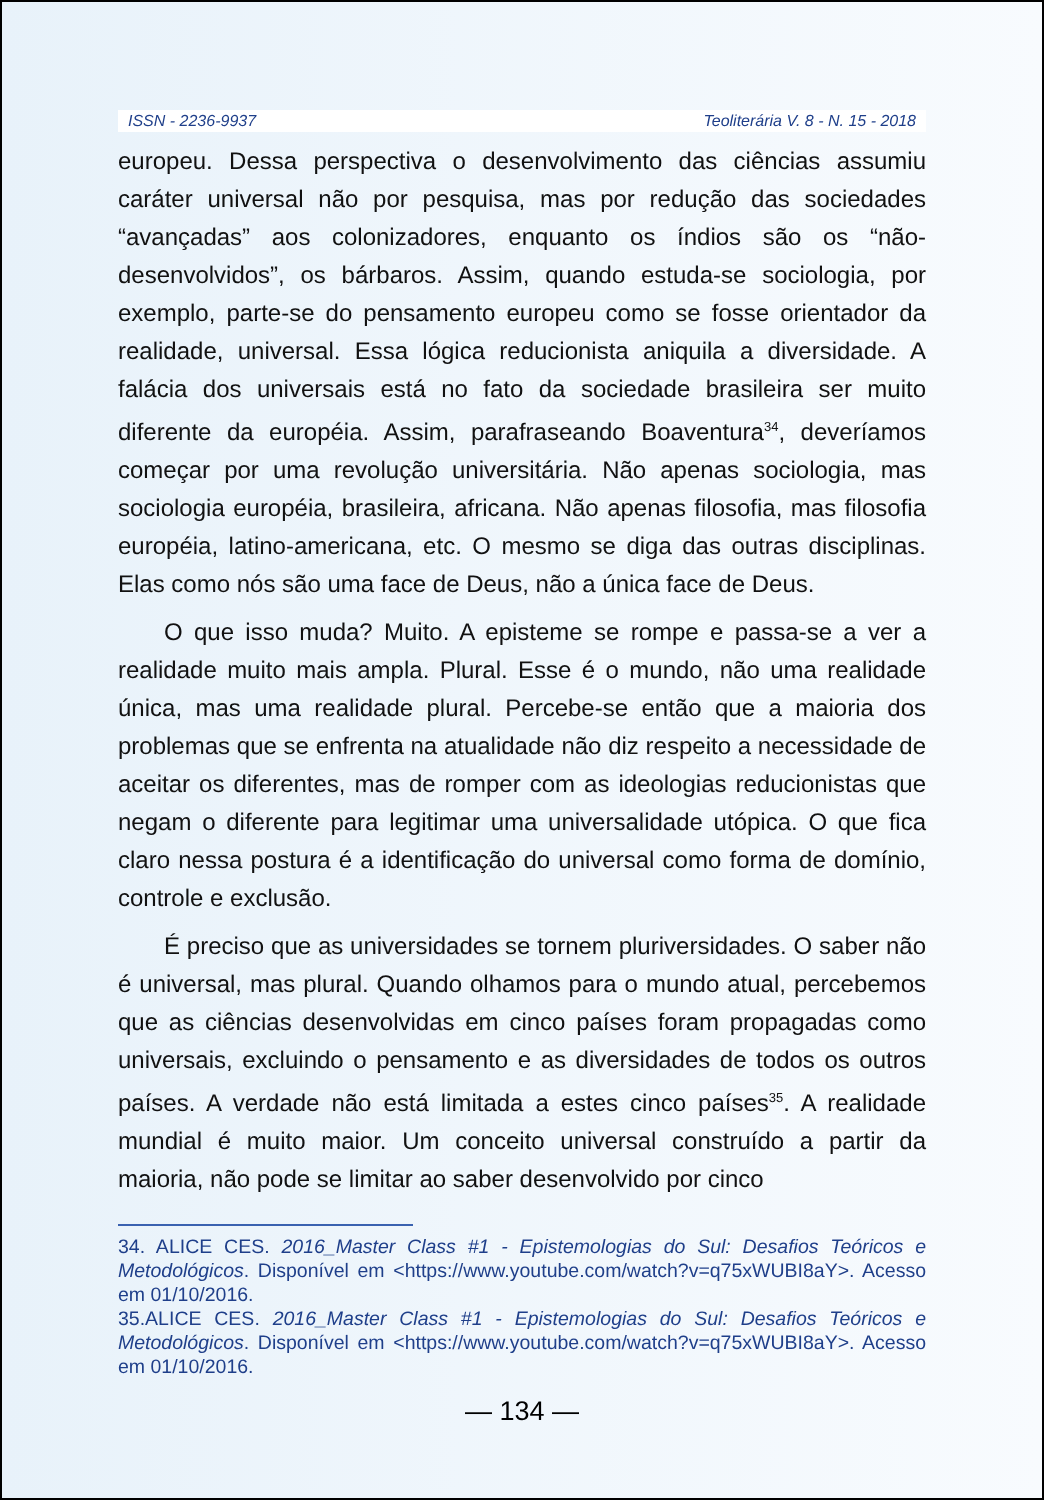ISSN - 2236-9937 Teoliterária V. 8 - N. 15 - 2018
europeu. Dessa perspectiva o desenvolvimento das ciências assumiu caráter universal não por pesquisa, mas por redução das sociedades “avançadas” aos colonizadores, enquanto os índios são os “não-desenvolvidos”, os bárbaros. Assim, quando estuda-se sociologia, por exemplo, parte-se do pensamento europeu como se fosse orientador da realidade, universal. Essa lógica reducionista aniquila a diversidade. A falácia dos universais está no fato da sociedade brasileira ser muito diferente da européia. Assim, parafraseando Boaventura<sup>34</sup>, deveríamos começar por uma revolução universitária. Não apenas sociologia, mas sociologia européia, brasileira, africana. Não apenas filosofia, mas filosofia européia, latino-americana, etc. O mesmo se diga das outras disciplinas. Elas como nós são uma face de Deus, não a única face de Deus.
O que isso muda? Muito. A episteme se rompe e passa-se a ver a realidade muito mais ampla. Plural. Esse é o mundo, não uma realidade única, mas uma realidade plural. Percebe-se então que a maioria dos problemas que se enfrenta na atualidade não diz respeito a necessidade de aceitar os diferentes, mas de romper com as ideologias reducionistas que negam o diferente para legitimar uma universalidade utópica. O que fica claro nessa postura é a identificação do universal como forma de domínio, controle e exclusão.
É preciso que as universidades se tornem pluriversidades. O saber não é universal, mas plural. Quando olhamos para o mundo atual, percebemos que as ciências desenvolvidas em cinco países foram propagadas como universais, excluindo o pensamento e as diversidades de todos os outros países. A verdade não está limitada a estes cinco países<sup>35</sup>. A realidade mundial é muito maior. Um conceito universal construído a partir da maioria, não pode se limitar ao saber desenvolvido por cinco
34. ALICE CES. 2016_Master Class #1 - Epistemologias do Sul: Desafios Teóricos e Metodológicos. Disponível em <https://www.youtube.com/watch?v=q75xWUBI8aY>. Acesso em 01/10/2016.
35.ALICE CES. 2016_Master Class #1 - Epistemologias do Sul: Desafios Teóricos e Metodológicos. Disponível em <https://www.youtube.com/watch?v=q75xWUBI8aY>. Acesso em 01/10/2016.
— 134 —